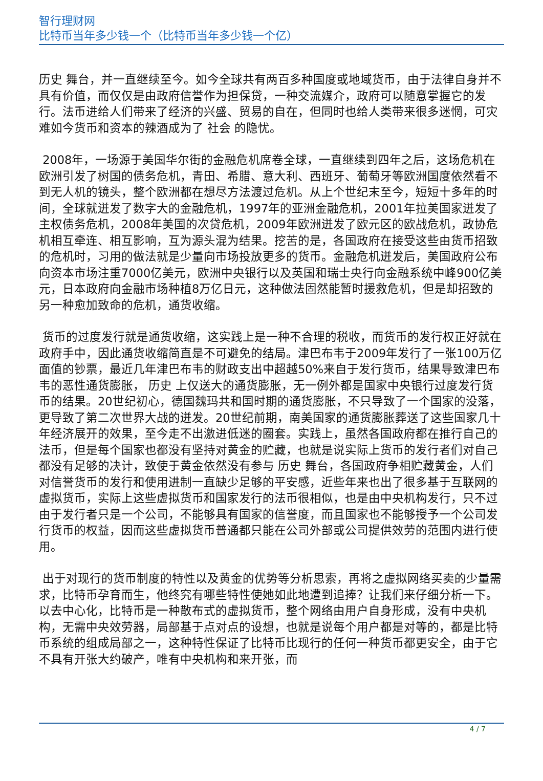智行理财网
比特币当年多少钱一个（比特币当年多少钱一个亿）
历史 舞台，并一直继续至今。如今全球共有两百多种国度或地域货币，由于法律自身并不具有价值，而仅仅是由政府信誉作为担保贷，一种交流媒介，政府可以随意掌握它的发行。法币进给人们带来了经济的兴盛、贸易的自在，但同时也给人类带来很多迷惘，可灾难如今货币和资本的辣酒成为了 社会 的隐忧。
2008年，一场源于美国华尔街的金融危机席卷全球，一直继续到四年之后，这场危机在欧洲引发了树国的债务危机，青田、希腊、意大利、西班牙、葡萄牙等欧洲国度依然看不到无人机的镜头，整个欧洲都在想尽方法渡过危机。从上个世纪末至今，短短十多年的时间，全球就迸发了数字大的金融危机，1997年的亚洲金融危机，2001年拉美国家迸发了主权债务危机，2008年美国的次贷危机，2009年欧洲迸发了欧元区的欧战危机，政协危机相互牵连、相互影响，互为源头混为结果。挖苦的是，各国政府在接受这些由货币招致的危机时，习用的做法就是少量向市场投放更多的货币。金融危机迸发后，美国政府公布向资本市场注重7000亿美元，欧洲中央银行以及英国和瑞士央行向金融系统中峰900亿美元，日本政府向金融市场种植8万亿日元，这种做法固然能暂时援救危机，但是却招致的另一种愈加致命的危机，通货收缩。
货币的过度发行就是通货收缩，这实践上是一种不合理的税收，而货币的发行权正好就在政府手中，因此通货收缩简直是不可避免的结局。津巴布韦于2009年发行了一张100万亿面值的钞票，最近几年津巴布韦的财政支出中超越50%来自于发行货币，结果导致津巴布韦的恶性通货膨胀， 历史 上仅送大的通货膨胀，无一例外都是国家中央银行过度发行货币的结果。20世纪初心，德国魏玛共和国时期的通货膨胀，不只导致了一个国家的没落，更导致了第二次世界大战的迸发。20世纪前期，南美国家的通货膨胀葬送了这些国家几十年经济展开的效果，至今走不出激进低迷的圈套。实践上，虽然各国政府都在推行自己的法币，但是每个国家也都没有坚持对黄金的贮藏，也就是说实际上货币的发行者们对自己都没有足够的决计，致使于黄金依然没有参与 历史 舞台，各国政府争相贮藏黄金，人们对信誉货币的发行和使用进制一直缺少足够的平安感，近些年来也出了很多基于互联网的虚拟货币，实际上这些虚拟货币和国家发行的法币很相似，也是由中央机构发行，只不过由于发行者只是一个公司，不能够具有国家的信誉度，而且国家也不能够授予一个公司发行货币的权益，因而这些虚拟货币普通都只能在公司外部或公司提供效劳的范围内进行使用。
出于对现行的货币制度的特性以及黄金的优势等分析思索，再将之虚拟网络买卖的少量需求，比特币孕育而生，他终究有哪些特性使她如此地遭到追捧？让我们来仔细分析一下。以去中心化，比特币是一种散布式的虚拟货币，整个网络由用户自身形成，没有中央机构，无需中央效劳器，局部基于点对点的设想，也就是说每个用户都是对等的，都是比特币系统的组成局部之一，这种特性保证了比特币比现行的任何一种货币都更安全，由于它不具有开张大约破产，唯有中央机构和来开张，而
4 / 7